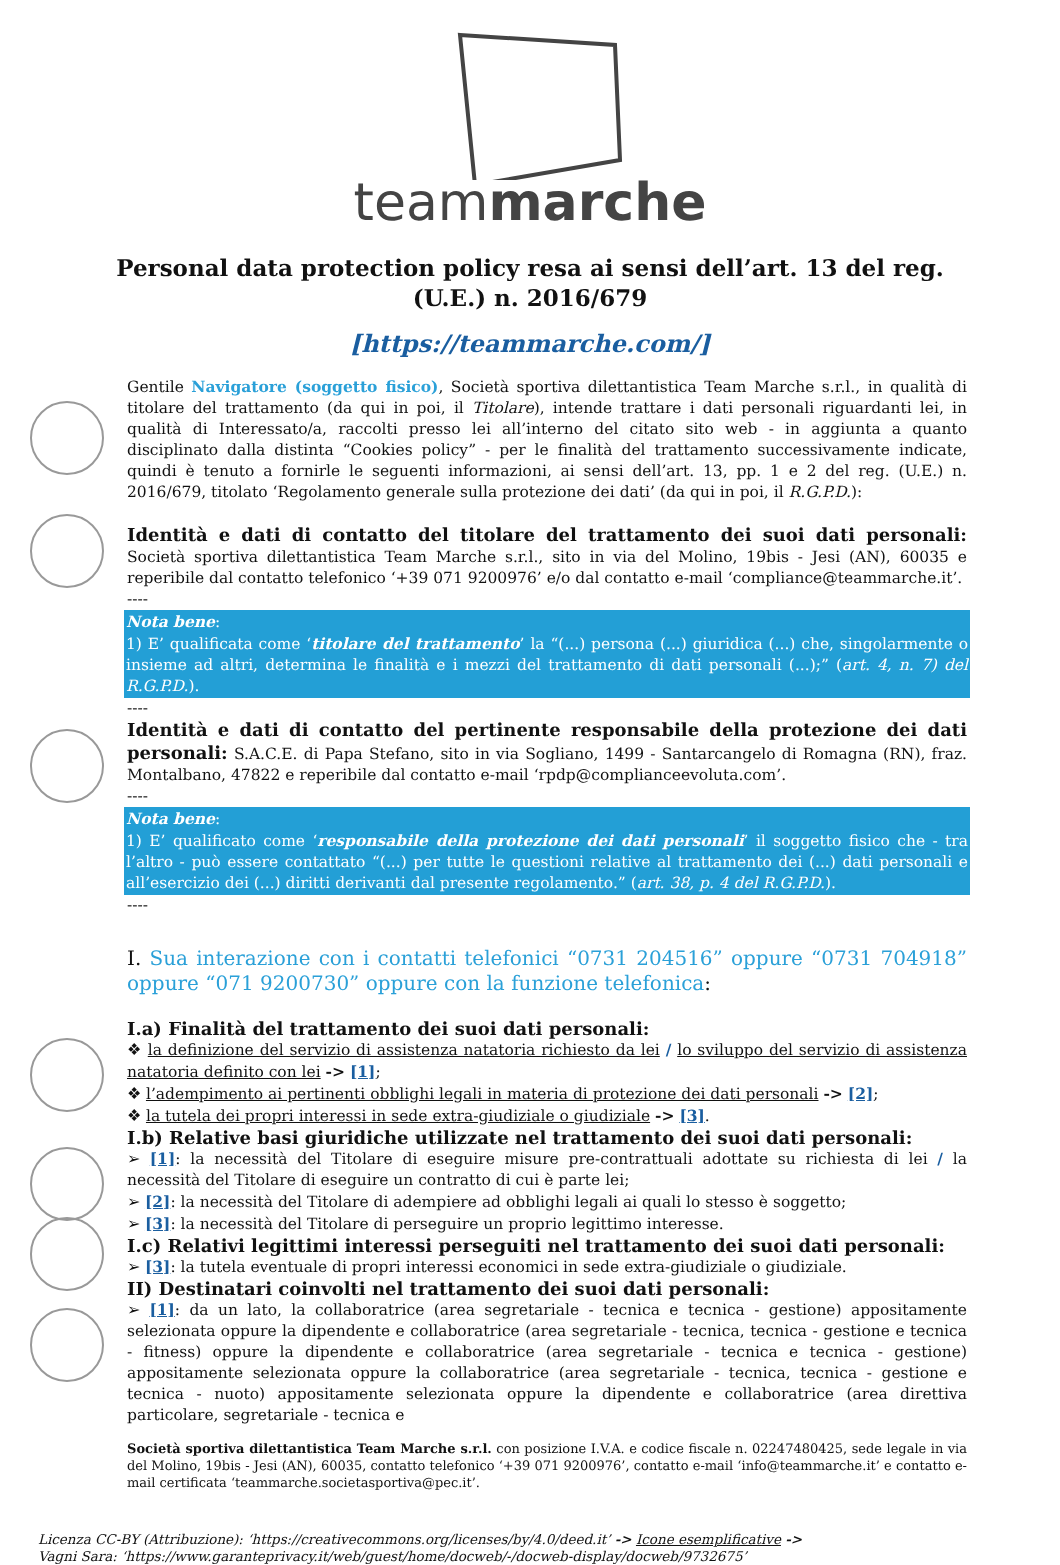teammarche
Personal data protection policy resa ai sensi dell’art. 13 del reg. (U.E.) n. 2016/679
[https://teammarche.com/]
Gentile Navigatore (soggetto fisico), Società sportiva dilettantistica Team Marche s.r.l., in qualità di titolare del trattamento (da qui in poi, il Titolare), intende trattare i dati personali riguardanti lei, in qualità di Interessato/a, raccolti presso lei all’interno del citato sito web - in aggiunta a quanto disciplinato dalla distinta “Cookies policy” - per le finalità del trattamento successivamente indicate, quindi è tenuto a fornirle le seguenti informazioni, ai sensi dell’art. 13, pp. 1 e 2 del reg. (U.E.) n. 2016/679, titolato ‘Regolamento generale sulla protezione dei dati’ (da qui in poi, il R.G.P.D.):
Identità e dati di contatto del titolare del trattamento dei suoi dati personali: Società sportiva dilettantistica Team Marche s.r.l., sito in via del Molino, 19bis - Jesi (AN), 60035 e reperibile dal contatto telefonico ‘+39 071 9200976’ e/o dal contatto e-mail ‘compliance@teammarche.it’.
----
Nota bene:
1) E’ qualificata come ‘titolare del trattamento’ la “(...) persona (...) giuridica (...) che, singolarmente o insieme ad altri, determina le finalità e i mezzi del trattamento di dati personali (...);” (art. 4, n. 7) del R.G.P.D.).
----
Identità e dati di contatto del pertinente responsabile della protezione dei dati personali: S.A.C.E. di Papa Stefano, sito in via Sogliano, 1499 - Santarcangelo di Romagna (RN), fraz. Montalbano, 47822 e reperibile dal contatto e-mail ‘rpdp@complianceevoluta.com’.
----
Nota bene:
1) E’ qualificato come ‘responsabile della protezione dei dati personali’ il soggetto fisico che - tra l’altro - può essere contattato “(...) per tutte le questioni relative al trattamento dei (...) dati personali e all’esercizio dei (...) diritti derivanti dal presente regolamento.” (art. 38, p. 4 del R.G.P.D.).
----
I. Sua interazione con i contatti telefonici “0731 204516” oppure “0731 704918” oppure “071 9200730” oppure con la funzione telefonica:
I.a) Finalità del trattamento dei suoi dati personali:
❖ la definizione del servizio di assistenza natatoria richiesto da lei / lo sviluppo del servizio di assistenza natatoria definito con lei -> [1];
❖ l’adempimento ai pertinenti obblighi legali in materia di protezione dei dati personali -> [2];
❖ la tutela dei propri interessi in sede extra-giudiziale o giudiziale -> [3].
I.b) Relative basi giuridiche utilizzate nel trattamento dei suoi dati personali:
➢ [1]: la necessità del Titolare di eseguire misure pre-contrattuali adottate su richiesta di lei / la necessità del Titolare di eseguire un contratto di cui è parte lei;
➢ [2]: la necessità del Titolare di adempiere ad obblighi legali ai quali lo stesso è soggetto;
➢ [3]: la necessità del Titolare di perseguire un proprio legittimo interesse.
I.c) Relativi legittimi interessi perseguiti nel trattamento dei suoi dati personali:
➢ [3]: la tutela eventuale di propri interessi economici in sede extra-giudiziale o giudiziale.
II) Destinatari coinvolti nel trattamento dei suoi dati personali:
➢ [1]: da un lato, la collaboratrice (area segretariale - tecnica e tecnica - gestione) appositamente selezionata oppure la dipendente e collaboratrice (area segretariale - tecnica, tecnica - gestione e tecnica - fitness) oppure la dipendente e collaboratrice (area segretariale - tecnica e tecnica - gestione) appositamente selezionata oppure la collaboratrice (area segretariale - tecnica, tecnica - gestione e tecnica - nuoto) appositamente selezionata oppure la dipendente e collaboratrice (area direttiva particolare, segretariale - tecnica e
Società sportiva dilettantistica Team Marche s.r.l. con posizione I.V.A. e codice fiscale n. 02247480425, sede legale in via del Molino, 19bis - Jesi (AN), 60035, contatto telefonico ‘+39 071 9200976’, contatto e-mail ‘info@teammarche.it’ e contatto e-mail certificata ‘teammarche.societasportiva@pec.it’.
Licenza CC-BY (Attribuzione): ‘https://creativecommons.org/licenses/by/4.0/deed.it’ -> Icone esemplificative ->
Vagni Sara: ‘https://www.garanteprivacy.it/web/guest/home/docweb/-/docweb-display/docweb/9732675’